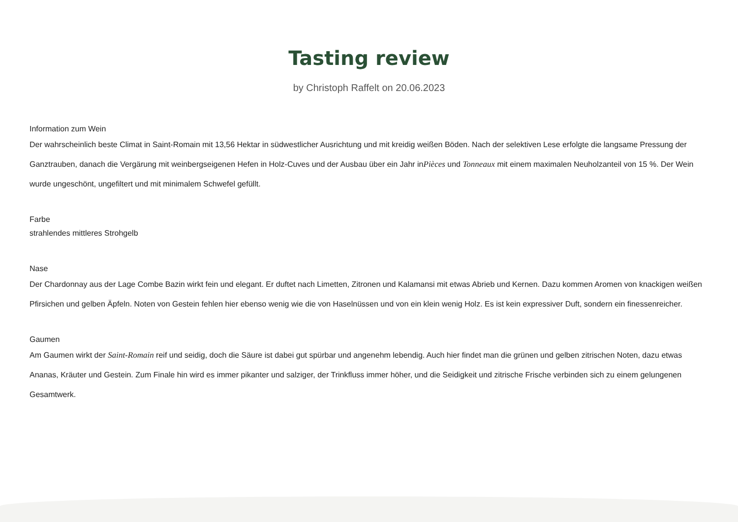Tasting review
by Christoph Raffelt on 20.06.2023
Information zum Wein
Der wahrscheinlich beste Climat in Saint-Romain mit 13,56 Hektar in südwestlicher Ausrichtung und mit kreidig weißen Böden. Nach der selektiven Lese erfolgte die langsame Pressung der Ganztrauben, danach die Vergärung mit weinbergseigenen Hefen in Holz-Cuves und der Ausbau über ein Jahr inPièces und Tonneaux mit einem maximalen Neuholzanteil von 15 %. Der Wein wurde ungeschönt, ungefiltert und mit minimalem Schwefel gefüllt.
Farbe
strahlendes mittleres Strohgelb
Nase
Der Chardonnay aus der Lage Combe Bazin wirkt fein und elegant. Er duftet nach Limetten, Zitronen und Kalamansi mit etwas Abrieb und Kernen. Dazu kommen Aromen von knackigen weißen Pfirsichen und gelben Äpfeln. Noten von Gestein fehlen hier ebenso wenig wie die von Haselnüssen und von ein klein wenig Holz. Es ist kein expressiver Duft, sondern ein finessenreicher.
Gaumen
Am Gaumen wirkt der Saint-Romain reif und seidig, doch die Säure ist dabei gut spürbar und angenehm lebendig. Auch hier findet man die grünen und gelben zitrischen Noten, dazu etwas Ananas, Kräuter und Gestein. Zum Finale hin wird es immer pikanter und salziger, der Trinkfluss immer höher, und die Seidigkeit und zitrische Frische verbinden sich zu einem gelungenen Gesamtwerk.